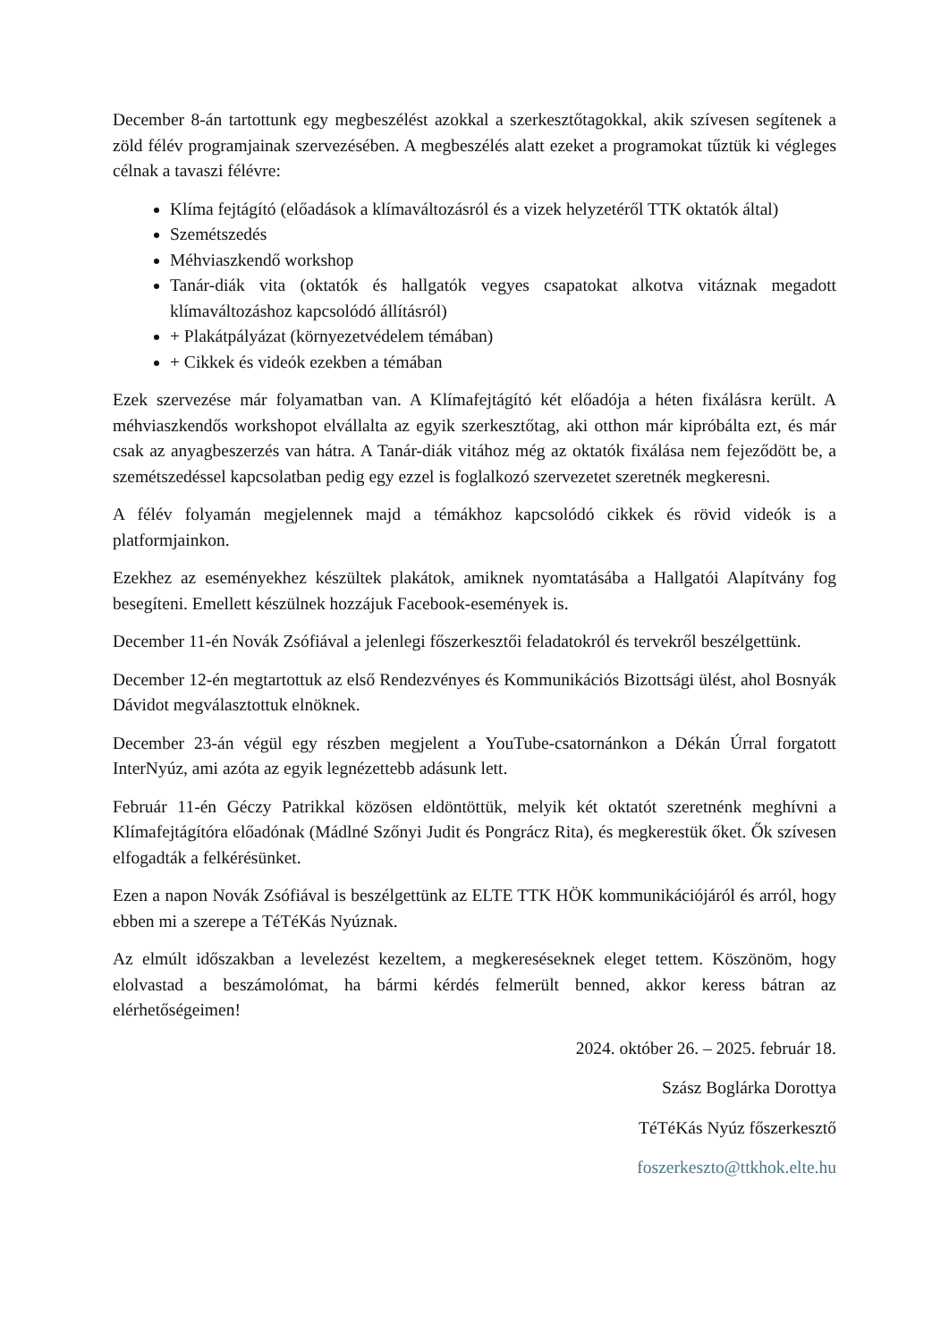December 8-án tartottunk egy megbeszélést azokkal a szerkesztőtagokkal, akik szívesen segítenek a zöld félév programjainak szervezésében. A megbeszélés alatt ezeket a programokat tűztük ki végleges célnak a tavaszi félévre:
Klíma fejtágító (előadások a klímaváltozásról és a vizek helyzetéről TTK oktatók által)
Szemétszedés
Méhviaszkendő workshop
Tanár-diák vita (oktatók és hallgatók vegyes csapatokat alkotva vitáznak megadott klímaváltozáshoz kapcsolódó állításról)
+ Plakátpályázat (környezetvédelem témában)
+ Cikkek és videók ezekben a témában
Ezek szervezése már folyamatban van. A Klímafejtágító két előadója a héten fixálásra került. A méhviaszkendős workshopot elvállalta az egyik szerkesztőtag, aki otthon már kipróbálta ezt, és már csak az anyagbeszerzés van hátra. A Tanár-diák vitához még az oktatók fixálása nem fejeződött be, a szemétszedéssel kapcsolatban pedig egy ezzel is foglalkozó szervezetet szeretnék megkeresni.
A félév folyamán megjelennek majd a témákhoz kapcsolódó cikkek és rövid videók is a platformjainkon.
Ezekhez az eseményekhez készültek plakátok, amiknek nyomtatásába a Hallgatói Alapítvány fog besegíteni. Emellett készülnek hozzájuk Facebook-események is.
December 11-én Novák Zsófiával a jelenlegi főszerkesztői feladatokról és tervekről beszélgettünk.
December 12-én megtartottuk az első Rendezvényes és Kommunikációs Bizottsági ülést, ahol Bosnyák Dávidot megválasztottuk elnöknek.
December 23-án végül egy részben megjelent a YouTube-csatornánkon a Dékán Úrral forgatott InterNyúz, ami azóta az egyik legnézettebb adásunk lett.
Február 11-én Géczy Patrikkal közösen eldöntöttük, melyik két oktatót szeretnénk meghívni a Klímafejtágítóra előadónak (Mádlné Szőnyi Judit és Pongrácz Rita), és megkerestük őket. Ők szívesen elfogadták a felkérésünket.
Ezen a napon Novák Zsófiával is beszélgettünk az ELTE TTK HÖK kommunikációjáról és arról, hogy ebben mi a szerepe a TéTéKás Nyúznak.
Az elmúlt időszakban a levelezést kezeltem, a megkereséseknek eleget tettem. Köszönöm, hogy elolvastad a beszámolómat, ha bármi kérdés felmerült benned, akkor keress bátran az elérhetőségeimen!
2024. október 26. – 2025. február 18.
Szász Boglárka Dorottya
TéTéKás Nyúz főszerkesztő
foszerkeszto@ttkhok.elte.hu